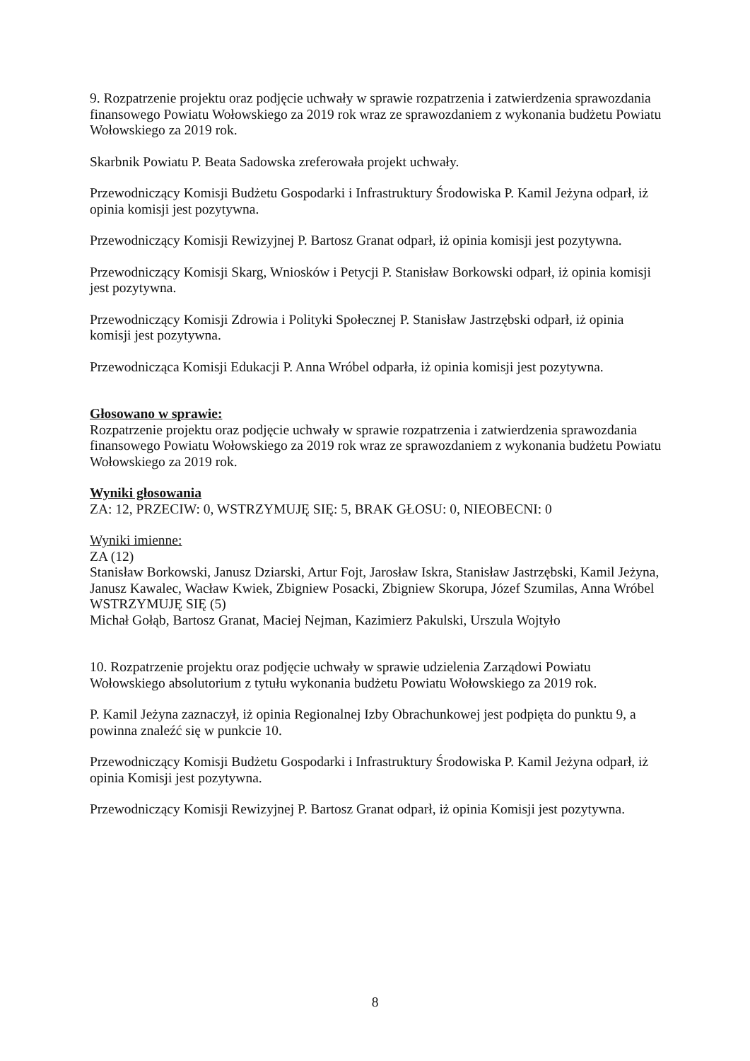9. Rozpatrzenie projektu oraz podjęcie uchwały w sprawie rozpatrzenia i zatwierdzenia sprawozdania finansowego Powiatu Wołowskiego za 2019 rok wraz ze sprawozdaniem z wykonania budżetu Powiatu Wołowskiego za 2019 rok.
Skarbnik Powiatu P. Beata Sadowska zreferowała projekt uchwały.
Przewodniczący Komisji Budżetu Gospodarki i Infrastruktury Środowiska P. Kamil Jeżyna odparł, iż opinia komisji jest pozytywna.
Przewodniczący Komisji Rewizyjnej P. Bartosz Granat odparł, iż opinia komisji jest pozytywna.
Przewodniczący Komisji Skarg, Wniosków i Petycji P. Stanisław Borkowski odparł, iż opinia komisji jest pozytywna.
Przewodniczący Komisji Zdrowia i Polityki Społecznej P. Stanisław Jastrzębski odparł, iż opinia komisji jest pozytywna.
Przewodnicząca Komisji Edukacji P. Anna Wróbel odparła, iż opinia komisji jest pozytywna.
Głosowano w sprawie:
Rozpatrzenie projektu oraz podjęcie uchwały w sprawie rozpatrzenia i zatwierdzenia sprawozdania finansowego Powiatu Wołowskiego za 2019 rok wraz ze sprawozdaniem z wykonania budżetu Powiatu Wołowskiego za 2019 rok.
Wyniki głosowania
ZA: 12, PRZECIW: 0, WSTRZYMUJĘ SIĘ: 5, BRAK GŁOSU: 0, NIEOBECNI: 0
Wyniki imienne:
ZA (12)
Stanisław Borkowski, Janusz Dziarski, Artur Fojt, Jarosław Iskra, Stanisław Jastrzębski, Kamil Jeżyna, Janusz Kawalec, Wacław Kwiek, Zbigniew Posacki, Zbigniew Skorupa, Józef Szumilas, Anna Wróbel
WSTRZYMUJĘ SIĘ (5)
Michał Gołąb, Bartosz Granat, Maciej Nejman, Kazimierz Pakulski, Urszula Wojtyło
10. Rozpatrzenie projektu oraz podjęcie uchwały w sprawie udzielenia Zarządowi Powiatu Wołowskiego absolutorium z tytułu wykonania budżetu Powiatu Wołowskiego za 2019 rok.
P. Kamil Jeżyna zaznaczył, iż opinia Regionalnej Izby Obrachunkowej jest podpięta do punktu 9, a powinna znaleźć się w punkcie 10.
Przewodniczący Komisji Budżetu Gospodarki i Infrastruktury Środowiska P. Kamil Jeżyna odparł, iż opinia Komisji jest pozytywna.
Przewodniczący Komisji Rewizyjnej P. Bartosz Granat odparł, iż opinia Komisji jest pozytywna.
8